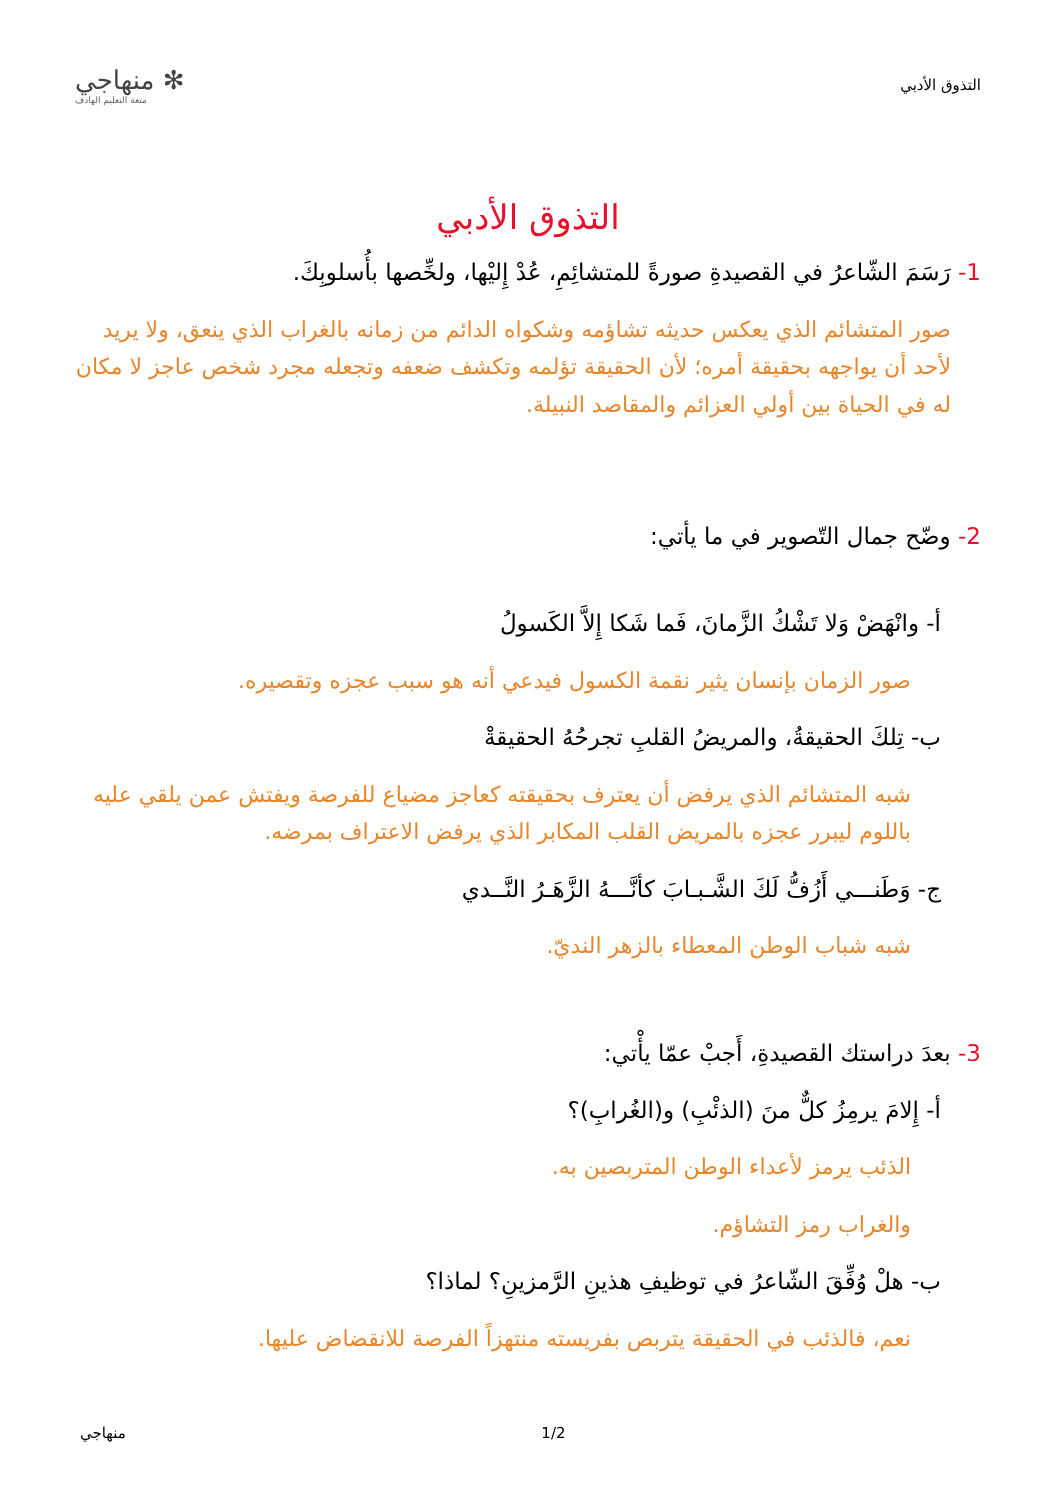التذوق الأدبي
✻ منهاجي
متعة التعليم الهادف
التذوق الأدبي
1- رَسَمَ الشّاعرُ في القصيدةِ صورةً للمتشائِمِ، عُدْ إِليْها، ولخِّصها بأُسلوبِكَ.
صور المتشائم الذي يعكس حديثه تشاؤمه وشكواه الدائم من زمانه بالغراب الذي ينعق، ولا يريد لأحد أن يواجهه بحقيقة أمره؛ لأن الحقيقة تؤلمه وتكشف ضعفه وتجعله مجرد شخص عاجز لا مكان له في الحياة بين أولي العزائم والمقاصد النبيلة.
2- وضّح جمال التّصوير في ما يأتي:
أ- وانْهَضْ وَلا تَشْكُ الزَّمانَ، فَما شَكا إِلاَّ الكَسولُ
صور الزمان بإنسان يثير نقمة الكسول فيدعي أنه هو سبب عجزه وتقصيره.
ب- تِلكَ الحقيقةُ، والمريضُ القلبِ تجرحُهُ الحقيقةْ
شبه المتشائم الذي يرفض أن يعترف بحقيقته كعاجز مضياع للفرصة ويفتش عمن يلقي عليه باللوم ليبرر عجزه بالمريض القلب المكابر الذي يرفض الاعتراف بمرضه.
ج- وَطَنـــي أَزُفُّ لَكَ الشَّـبـابَ كأنَّـــهُ الزَّهَـرُ النَّــدي
شبه شباب الوطن المعطاء بالزهر النديّ.
3- بعدَ دراستك القصيدةِ، أَجبْ عمّا يأْتي:
أ- إِلامَ يرمِزُ كلٌّ منَ (الذئْبِ) و(الغُرابِ)؟
الذئب يرمز لأعداء الوطن المتربصين به.
والغراب رمز التشاؤم.
ب- هلْ وُفِّقَ الشّاعرُ في توظيفِ هذينِ الرَّمزينِ؟ لماذا؟
نعم، فالذئب في الحقيقة يتربص بفريسته منتهزاً الفرصة للانقضاض عليها.
منهاجي 1/2